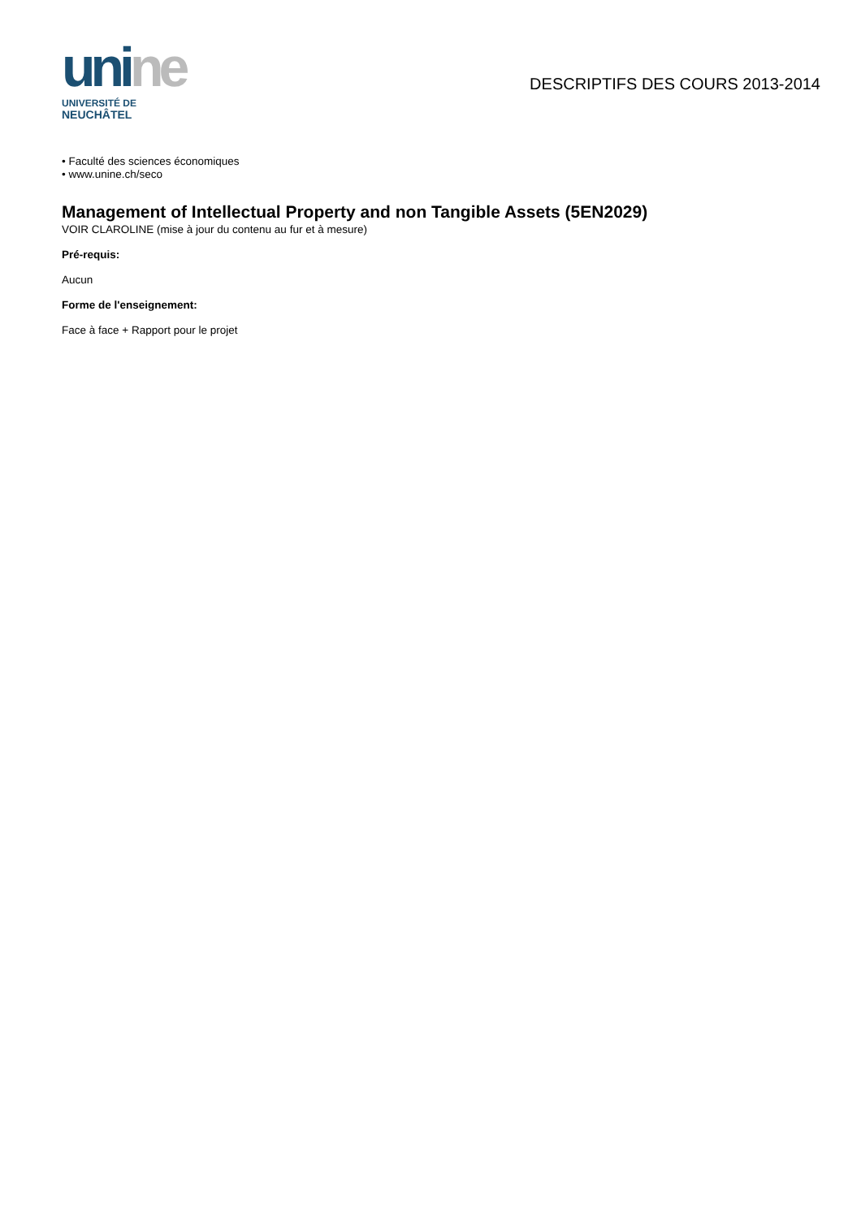unine
UNIVERSITÉ DE
NEUCHÂTEL
DESCRIPTIFS DES COURS 2013-2014
• Faculté des sciences économiques
• www.unine.ch/seco
Management of Intellectual Property and non Tangible Assets (5EN2029)
VOIR CLAROLINE (mise à jour du contenu au fur et à mesure)
Pré-requis:
Aucun
Forme de l'enseignement:
Face à face + Rapport pour le projet